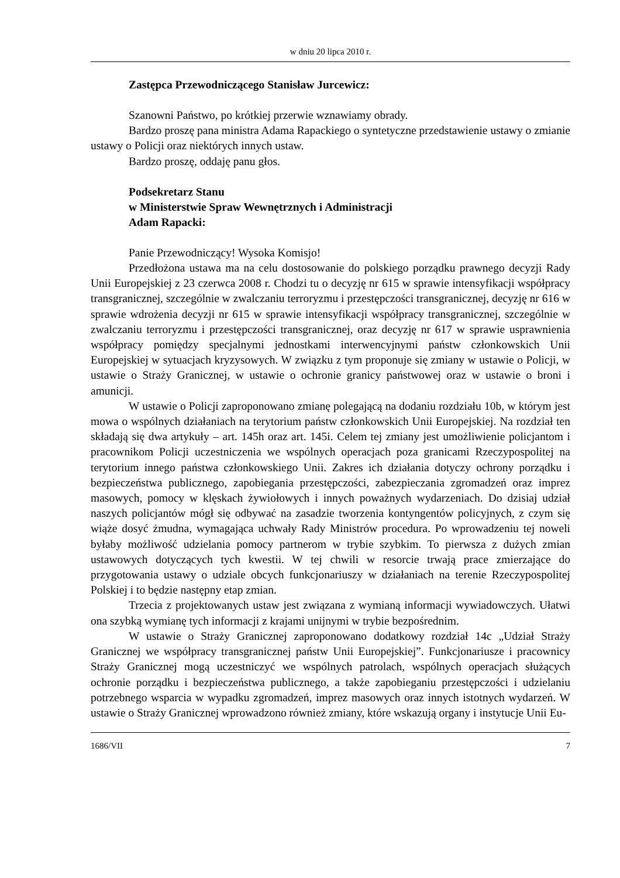w dniu 20 lipca 2010 r.
Zastępca Przewodniczącego Stanisław Jurcewicz:
Szanowni Państwo, po krótkiej przerwie wznawiamy obrady.
Bardzo proszę pana ministra Adama Rapackiego o syntetyczne przedstawienie ustawy o zmianie ustawy o Policji oraz niektórych innych ustaw.
Bardzo proszę, oddaję panu głos.
Podsekretarz Stanu
w Ministerstwie Spraw Wewnętrznych i Administracji
Adam Rapacki:
Panie Przewodniczący! Wysoka Komisjo!
Przedłożona ustawa ma na celu dostosowanie do polskiego porządku prawnego decyzji Rady Unii Europejskiej z 23 czerwca 2008 r. Chodzi tu o decyzję nr 615 w sprawie intensyfikacji współpracy transgranicznej, szczególnie w zwalczaniu terroryzmu i przestępczości transgranicznej, decyzję nr 616 w sprawie wdrożenia decyzji nr 615 w sprawie intensyfikacji współpracy transgranicznej, szczególnie w zwalczaniu terroryzmu i przestępczości transgranicznej, oraz decyzję nr 617 w sprawie usprawnienia współpracy pomiędzy specjalnymi jednostkami interwencyjnymi państw członkowskich Unii Europejskiej w sytuacjach kryzysowych. W związku z tym proponuje się zmiany w ustawie o Policji, w ustawie o Straży Granicznej, w ustawie o ochronie granicy państwowej oraz w ustawie o broni i amunicji.
W ustawie o Policji zaproponowano zmianę polegającą na dodaniu rozdziału 10b, w którym jest mowa o wspólnych działaniach na terytorium państw członkowskich Unii Europejskiej. Na rozdział ten składają się dwa artykuły – art. 145h oraz art. 145i. Celem tej zmiany jest umożliwienie policjantom i pracownikom Policji uczestniczenia we wspólnych operacjach poza granicami Rzeczypospolitej na terytorium innego państwa członkowskiego Unii. Zakres ich działania dotyczy ochrony porządku i bezpieczeństwa publicznego, zapobiegania przestępczości, zabezpieczania zgromadzeń oraz imprez masowych, pomocy w klęskach żywiołowych i innych poważnych wydarzeniach. Do dzisiaj udział naszych policjantów mógł się odbywać na zasadzie tworzenia kontyngentów policyjnych, z czym się wiąże dosyć żmudna, wymagająca uchwały Rady Ministrów procedura. Po wprowadzeniu tej noweli byłaby możliwość udzielania pomocy partnerom w trybie szybkim. To pierwsza z dużych zmian ustawowych dotyczących tych kwestii. W tej chwili w resorcie trwają prace zmierzające do przygotowania ustawy o udziale obcych funkcjonariuszy w działaniach na terenie Rzeczypospolitej Polskiej i to będzie następny etap zmian.
Trzecia z projektowanych ustaw jest związana z wymianą informacji wywiadowczych. Ułatwi ona szybką wymianę tych informacji z krajami unijnymi w trybie bezpośrednim.
W ustawie o Straży Granicznej zaproponowano dodatkowy rozdział 14c „Udział Straży Granicznej we współpracy transgranicznej państw Unii Europejskiej”. Funkcjonariusze i pracownicy Straży Granicznej mogą uczestniczyć we wspólnych patrolach, wspólnych operacjach służących ochronie porządku i bezpieczeństwa publicznego, a także zapobieganiu przestępczości i udzielaniu potrzebnego wsparcia w wypadku zgromadzeń, imprez masowych oraz innych istotnych wydarzeń. W ustawie o Straży Granicznej wprowadzono również zmiany, które wskazują organy i instytucje Unii Eu-
1686/VII 7